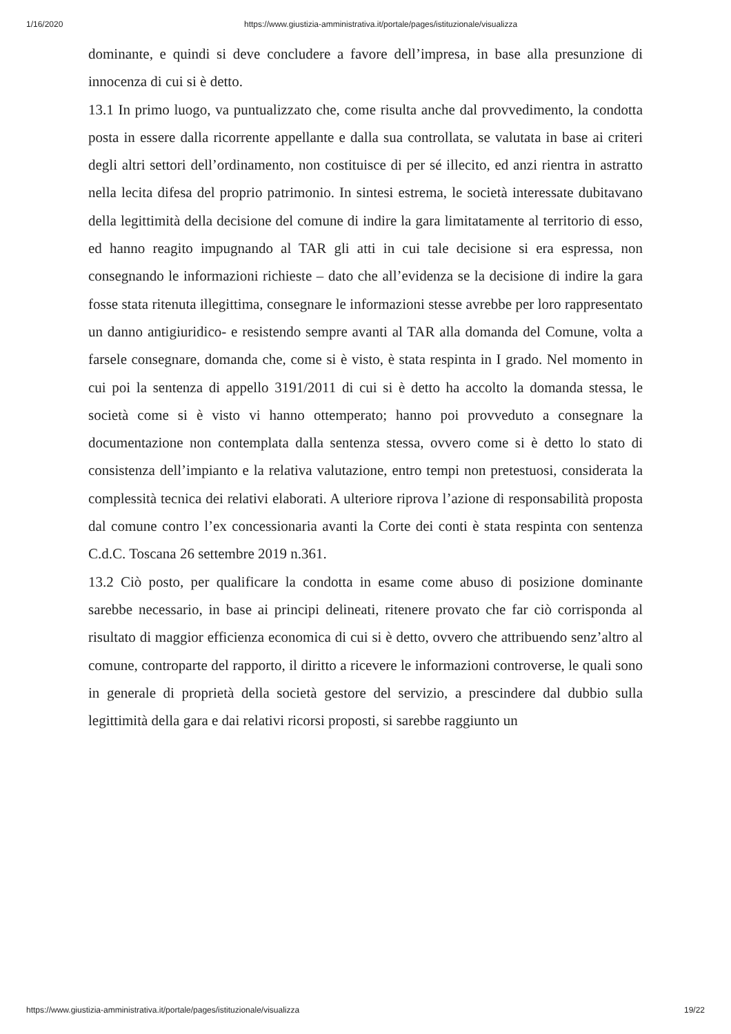1/16/2020 https://www.giustizia-amministrativa.it/portale/pages/istituzionale/visualizza
dominante, e quindi si deve concludere a favore dell’impresa, in base alla presunzione di innocenza di cui si è detto.
13.1 In primo luogo, va puntualizzato che, come risulta anche dal provvedimento, la condotta posta in essere dalla ricorrente appellante e dalla sua controllata, se valutata in base ai criteri degli altri settori dell’ordinamento, non costituisce di per sé illecito, ed anzi rientra in astratto nella lecita difesa del proprio patrimonio. In sintesi estrema, le società interessate dubitavano della legittimità della decisione del comune di indire la gara limitatamente al territorio di esso, ed hanno reagito impugnando al TAR gli atti in cui tale decisione si era espressa, non consegnando le informazioni richieste – dato che all’evidenza se la decisione di indire la gara fosse stata ritenuta illegittima, consegnare le informazioni stesse avrebbe per loro rappresentato un danno antigiuridico- e resistendo sempre avanti al TAR alla domanda del Comune, volta a farsele consegnare, domanda che, come si è visto, è stata respinta in I grado. Nel momento in cui poi la sentenza di appello 3191/2011 di cui si è detto ha accolto la domanda stessa, le società come si è visto vi hanno ottemperato; hanno poi provveduto a consegnare la documentazione non contemplata dalla sentenza stessa, ovvero come si è detto lo stato di consistenza dell’impianto e la relativa valutazione, entro tempi non pretestuosi, considerata la complessità tecnica dei relativi elaborati. A ulteriore riprova l’azione di responsabilità proposta dal comune contro l’ex concessionaria avanti la Corte dei conti è stata respinta con sentenza C.d.C. Toscana 26 settembre 2019 n.361.
13.2 Ciò posto, per qualificare la condotta in esame come abuso di posizione dominante sarebbe necessario, in base ai principi delineati, ritenere provato che far ciò corrisponda al risultato di maggior efficienza economica di cui si è detto, ovvero che attribuendo senz’altro al comune, controparte del rapporto, il diritto a ricevere le informazioni controverse, le quali sono in generale di proprietà della società gestore del servizio, a prescindere dal dubbio sulla legittimità della gara e dai relativi ricorsi proposti, si sarebbe raggiunto un
https://www.giustizia-amministrativa.it/portale/pages/istituzionale/visualizza 19/22